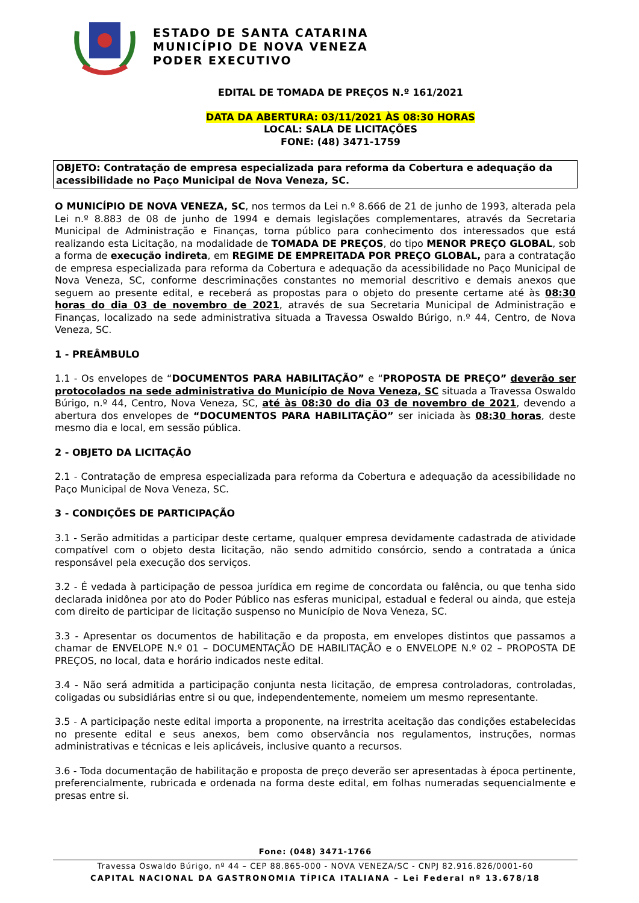ESTADO DE SANTA CATARINA
MUNICÍPIO DE NOVA VENEZA
PODER EXECUTIVO
EDITAL DE TOMADA DE PREÇOS N.º 161/2021
DATA DA ABERTURA: 03/11/2021 ÀS 08:30 HORAS
LOCAL: SALA DE LICITAÇÕES
FONE: (48) 3471-1759
OBJETO: Contratação de empresa especializada para reforma da Cobertura e adequação da acessibilidade no Paço Municipal de Nova Veneza, SC.
O MUNICÍPIO DE NOVA VENEZA, SC, nos termos da Lei n.º 8.666 de 21 de junho de 1993, alterada pela Lei n.º 8.883 de 08 de junho de 1994 e demais legislações complementares, através da Secretaria Municipal de Administração e Finanças, torna público para conhecimento dos interessados que está realizando esta Licitação, na modalidade de TOMADA DE PREÇOS, do tipo MENOR PREÇO GLOBAL, sob a forma de execução indireta, em REGIME DE EMPREITADA POR PREÇO GLOBAL, para a contratação de empresa especializada para reforma da Cobertura e adequação da acessibilidade no Paço Municipal de Nova Veneza, SC, conforme descriminações constantes no memorial descritivo e demais anexos que seguem ao presente edital, e receberá as propostas para o objeto do presente certame até às 08:30 horas do dia 03 de novembro de 2021, através de sua Secretaria Municipal de Administração e Finanças, localizado na sede administrativa situada a Travessa Oswaldo Búrigo, n.º 44, Centro, de Nova Veneza, SC.
1 - PREÂMBULO
1.1 - Os envelopes de “DOCUMENTOS PARA HABILITAÇÃO” e “PROPOSTA DE PREÇO” deverão ser protocolados na sede administrativa do Município de Nova Veneza, SC situada a Travessa Oswaldo Búrigo, n.º 44, Centro, Nova Veneza, SC, até às 08:30 do dia 03 de novembro de 2021, devendo a abertura dos envelopes de “DOCUMENTOS PARA HABILITAÇÃO” ser iniciada às 08:30 horas, deste mesmo dia e local, em sessão pública.
2 - OBJETO DA LICITAÇÃO
2.1 - Contratação de empresa especializada para reforma da Cobertura e adequação da acessibilidade no Paço Municipal de Nova Veneza, SC.
3 - CONDIÇÕES DE PARTICIPAÇÃO
3.1 - Serão admitidas a participar deste certame, qualquer empresa devidamente cadastrada de atividade compatível com o objeto desta licitação, não sendo admitido consórcio, sendo a contratada a única responsável pela execução dos serviços.
3.2 - É vedada à participação de pessoa jurídica em regime de concordata ou falência, ou que tenha sido declarada inidônea por ato do Poder Público nas esferas municipal, estadual e federal ou ainda, que esteja com direito de participar de licitação suspenso no Município de Nova Veneza, SC.
3.3 - Apresentar os documentos de habilitação e da proposta, em envelopes distintos que passamos a chamar de ENVELOPE N.º 01 – DOCUMENTAÇÃO DE HABILITAÇÃO e o ENVELOPE N.º 02 – PROPOSTA DE PREÇOS, no local, data e horário indicados neste edital.
3.4 - Não será admitida a participação conjunta nesta licitação, de empresa controladoras, controladas, coligadas ou subsidiárias entre si ou que, independentemente, nomeiem um mesmo representante.
3.5 - A participação neste edital importa a proponente, na irrestrita aceitação das condições estabelecidas no presente edital e seus anexos, bem como observância nos regulamentos, instruções, normas administrativas e técnicas e leis aplicáveis, inclusive quanto a recursos.
3.6 - Toda documentação de habilitação e proposta de preço deverão ser apresentadas à época pertinente, preferencialmente, rubricada e ordenada na forma deste edital, em folhas numeradas sequencialmente e presas entre si.
Fone: (048) 3471-1766
Travessa Oswaldo Búrigo, nº 44 – CEP 88.865-000 - NOVA VENEZA/SC - CNPJ 82.916.826/0001-60
CAPITAL NACIONAL DA GASTRONOMIA TÍPICA ITALIANA – Lei Federal nº 13.678/18